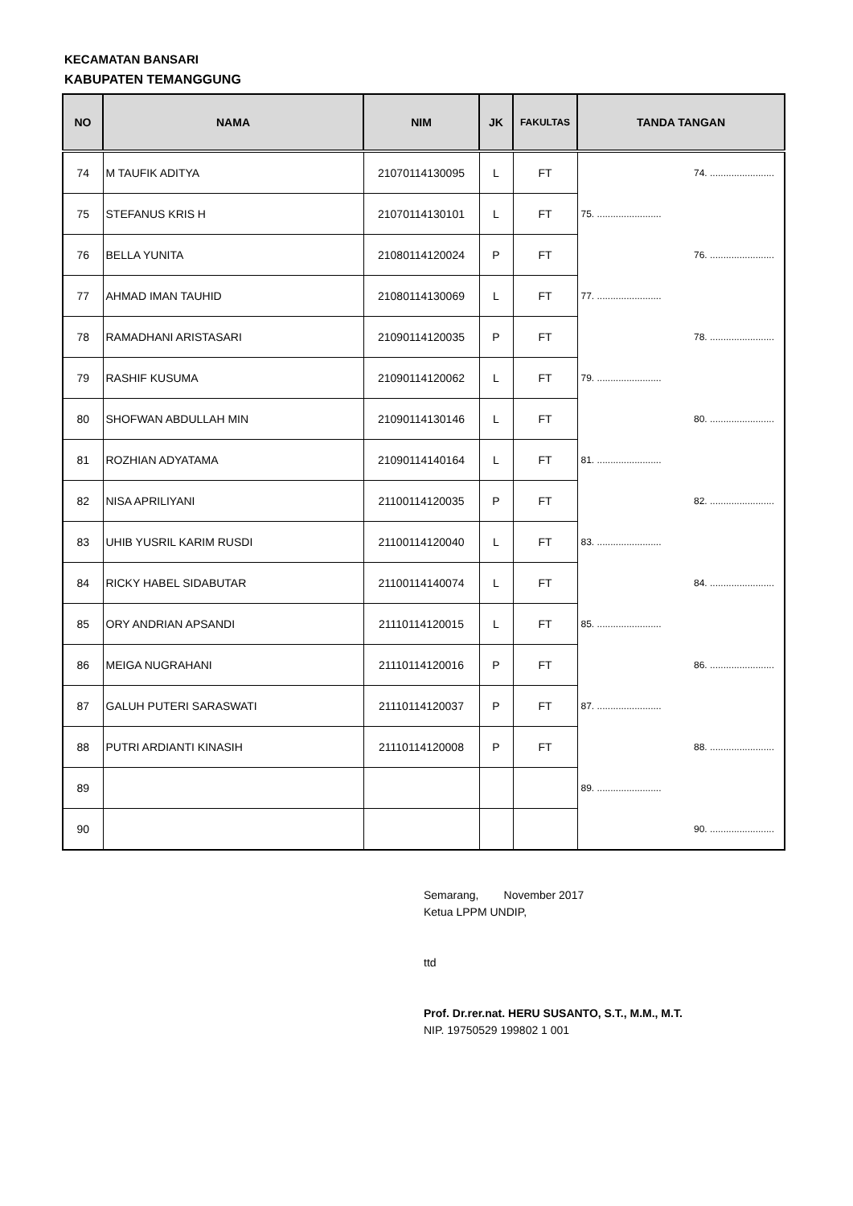KECAMATAN BANSARI
KABUPATEN TEMANGGUNG
| NO | NAMA | NIM | JK | FAKULTAS | TANDA TANGAN |
| --- | --- | --- | --- | --- | --- |
| 74 | M TAUFIK ADITYA | 21070114130095 | L | FT | 74. ........................ |
| 75 | STEFANUS KRIS H | 21070114130101 | L | FT | 75. ........................ |
| 76 | BELLA YUNITA | 21080114120024 | P | FT | 76. ........................ |
| 77 | AHMAD IMAN TAUHID | 21080114130069 | L | FT | 77. ........................ |
| 78 | RAMADHANI ARISTASARI | 21090114120035 | P | FT | 78. ........................ |
| 79 | RASHIF KUSUMA | 21090114120062 | L | FT | 79. ........................ |
| 80 | SHOFWAN ABDULLAH MIN | 21090114130146 | L | FT | 80. ........................ |
| 81 | ROZHIAN ADYATAMA | 21090114140164 | L | FT | 81. ........................ |
| 82 | NISA APRILIYANI | 21100114120035 | P | FT | 82. ........................ |
| 83 | UHIB YUSRIL KARIM RUSDI | 21100114120040 | L | FT | 83. ........................ |
| 84 | RICKY HABEL SIDABUTAR | 21100114140074 | L | FT | 84. ........................ |
| 85 | ORY ANDRIAN APSANDI | 21110114120015 | L | FT | 85. ........................ |
| 86 | MEIGA NUGRAHANI | 21110114120016 | P | FT | 86. ........................ |
| 87 | GALUH PUTERI SARASWATI | 21110114120037 | P | FT | 87. ........................ |
| 88 | PUTRI ARDIANTI KINASIH | 21110114120008 | P | FT | 88. ........................ |
| 89 | | | | | 89. ........................ |
| 90 | | | | | 90. ........................ |
Semarang, November 2017
Ketua LPPM UNDIP,
ttd
Prof. Dr.rer.nat. HERU SUSANTO, S.T., M.M., M.T.
NIP. 19750529 199802 1 001